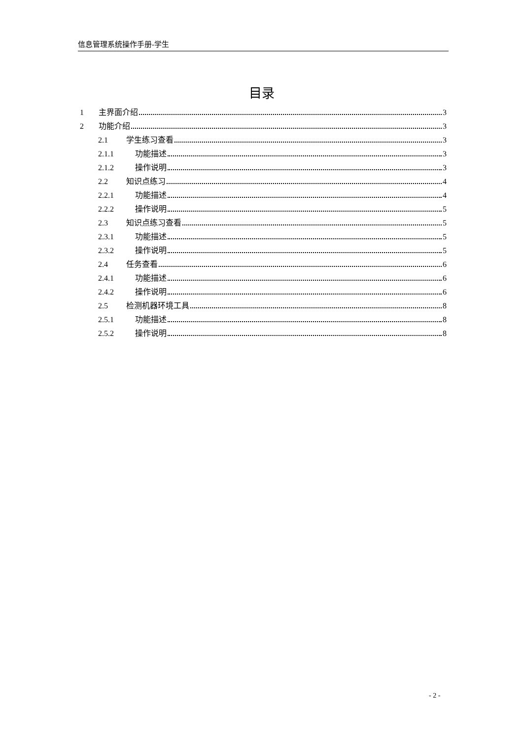信息管理系统操作手册-学生
目录
1 主界面介绍 3
2 功能介绍 3
2.1 学生练习查看 3
2.1.1 功能描述 3
2.1.2 操作说明 3
2.2 知识点练习 4
2.2.1 功能描述 4
2.2.2 操作说明 5
2.3 知识点练习查看 5
2.3.1 功能描述 5
2.3.2 操作说明 5
2.4 任务查看 6
2.4.1 功能描述 6
2.4.2 操作说明 6
2.5 检测机器环境工具 8
2.5.1 功能描述 8
2.5.2 操作说明 8
- 2 -